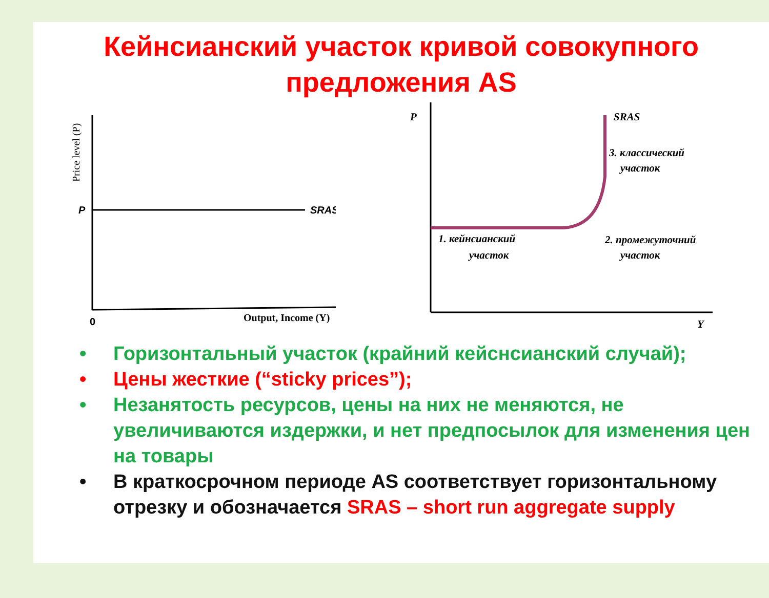Кейнсианский участок кривой совокупного
предложения AS
Price level (P)
P
SRAS
0
Output, Income (Y)
P
Y
SRAS
3. классический
участок
2. промежуточний
участок
1. кейнсианский
участок
• Горизонтальный участок (крайний кейснсианский случай);
• Цены жесткие (“sticky prices”);
• Незанятость ресурсов, цены на них не меняются, не увеличиваются издержки, и нет предпосылок для изменения цен на товары
• В краткосрочном периоде AS соответствует горизонтальному отрезку и обозначается SRAS – short run aggregate supply